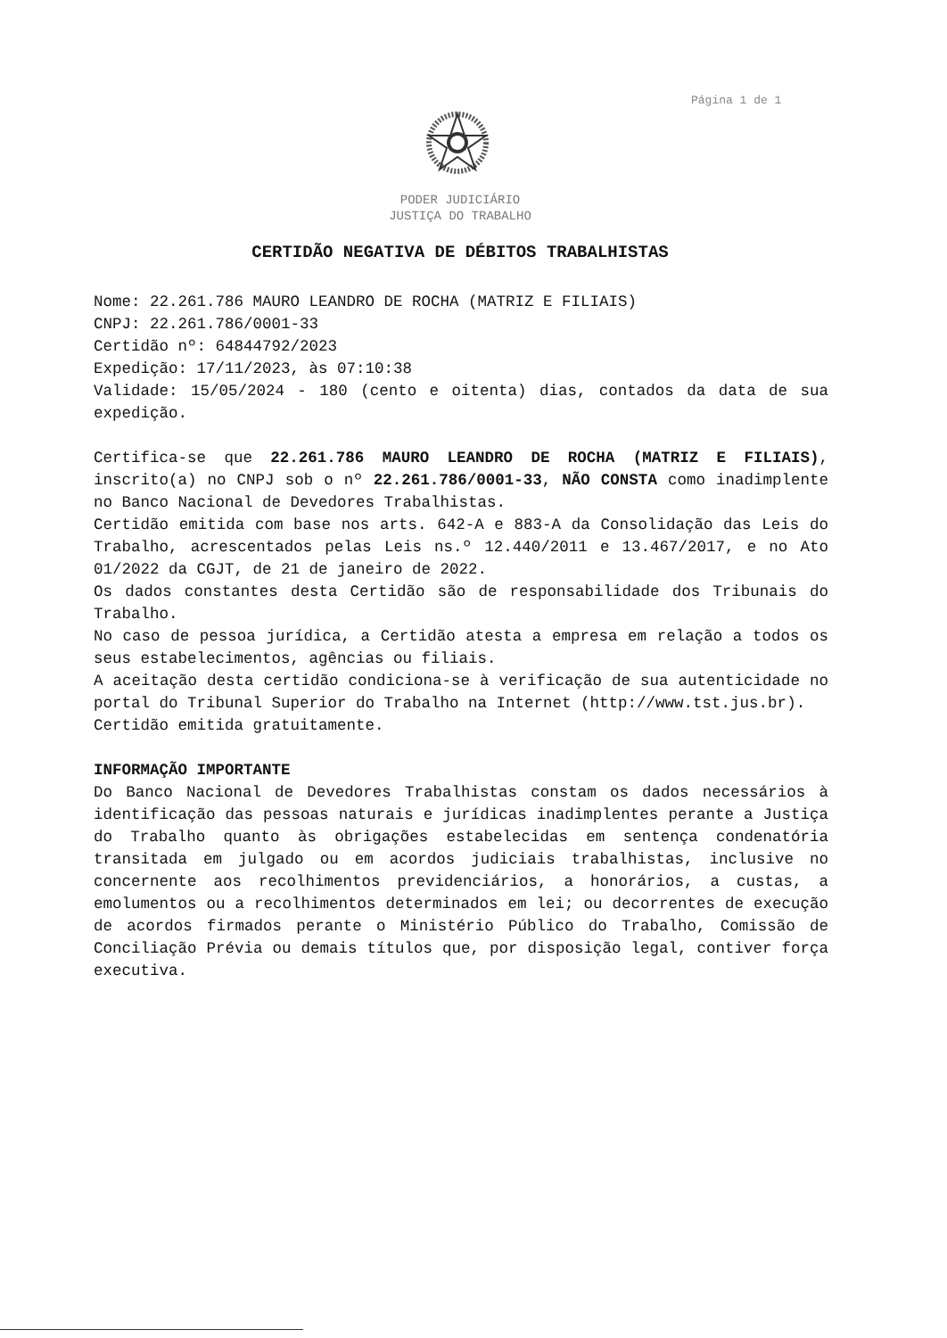Página 1 de 1
PODER JUDICIÁRIO
JUSTIÇA DO TRABALHO
CERTIDÃO NEGATIVA DE DÉBITOS TRABALHISTAS
Nome: 22.261.786 MAURO LEANDRO DE ROCHA (MATRIZ E FILIAIS)
CNPJ: 22.261.786/0001-33
Certidão nº: 64844792/2023
Expedição: 17/11/2023, às 07:10:38
Validade: 15/05/2024 - 180 (cento e oitenta) dias, contados da data de sua expedição.
Certifica-se que 22.261.786 MAURO LEANDRO DE ROCHA (MATRIZ E FILIAIS), inscrito(a) no CNPJ sob o nº 22.261.786/0001-33, NÃO CONSTA como inadimplente no Banco Nacional de Devedores Trabalhistas.
Certidão emitida com base nos arts. 642-A e 883-A da Consolidação das Leis do Trabalho, acrescentados pelas Leis ns.º 12.440/2011 e 13.467/2017, e no Ato 01/2022 da CGJT, de 21 de janeiro de 2022.
Os dados constantes desta Certidão são de responsabilidade dos Tribunais do Trabalho.
No caso de pessoa jurídica, a Certidão atesta a empresa em relação a todos os seus estabelecimentos, agências ou filiais.
A aceitação desta certidão condiciona-se à verificação de sua autenticidade no portal do Tribunal Superior do Trabalho na Internet (http://www.tst.jus.br).
Certidão emitida gratuitamente.
INFORMAÇÃO IMPORTANTE
Do Banco Nacional de Devedores Trabalhistas constam os dados necessários à identificação das pessoas naturais e jurídicas inadimplentes perante a Justiça do Trabalho quanto às obrigações estabelecidas em sentença condenatória transitada em julgado ou em acordos judiciais trabalhistas, inclusive no concernente aos recolhimentos previdenciários, a honorários, a custas, a emolumentos ou a recolhimentos determinados em lei; ou decorrentes de execução de acordos firmados perante o Ministério Público do Trabalho, Comissão de Conciliação Prévia ou demais títulos que, por disposição legal, contiver força executiva.